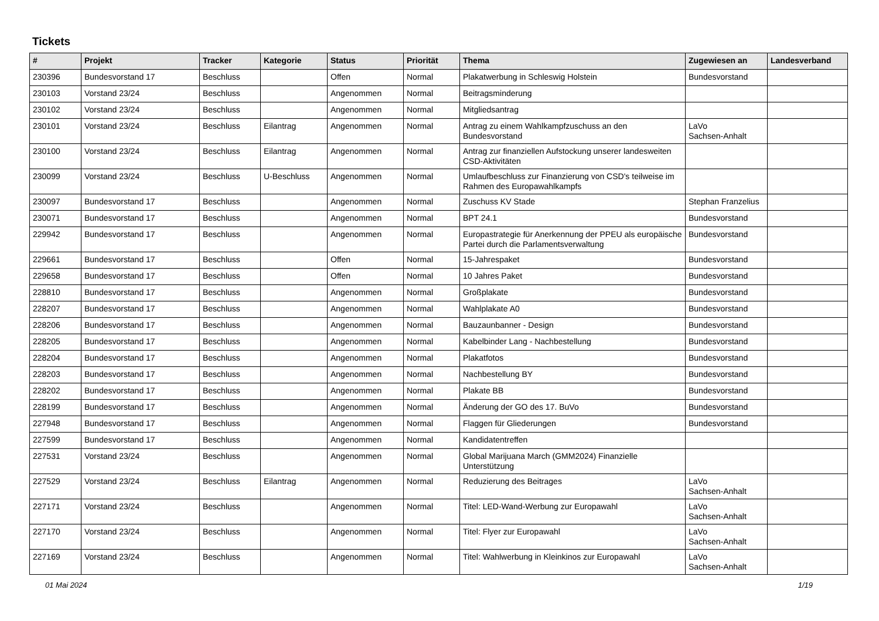Tickets
| # | Projekt | Tracker | Kategorie | Status | Priorität | Thema | Zugewiesen an | Landesverband |
| --- | --- | --- | --- | --- | --- | --- | --- | --- |
| 230396 | Bundesvorstand 17 | Beschluss | | Offen | Normal | Plakatwerbung in Schleswig Holstein | Bundesvorstand | |
| 230103 | Vorstand 23/24 | Beschluss | | Angenommen | Normal | Beitragsminderung | | |
| 230102 | Vorstand 23/24 | Beschluss | | Angenommen | Normal | Mitgliedsantrag | | |
| 230101 | Vorstand 23/24 | Beschluss | Eilantrag | Angenommen | Normal | Antrag zu einem Wahlkampfzuschuss an den Bundesvorstand | LaVo Sachsen-Anhalt | |
| 230100 | Vorstand 23/24 | Beschluss | Eilantrag | Angenommen | Normal | Antrag zur finanziellen Aufstockung unserer landesweiten CSD-Aktivitäten | | |
| 230099 | Vorstand 23/24 | Beschluss | U-Beschluss | Angenommen | Normal | Umlaufbeschluss zur Finanzierung von CSD's teilweise im Rahmen des Europawahlkampfs | | |
| 230097 | Bundesvorstand 17 | Beschluss | | Angenommen | Normal | Zuschuss KV Stade | Stephan Franzelius | |
| 230071 | Bundesvorstand 17 | Beschluss | | Angenommen | Normal | BPT 24.1 | Bundesvorstand | |
| 229942 | Bundesvorstand 17 | Beschluss | | Angenommen | Normal | Europastrategie für Anerkennung der PPEU als europäische Partei durch die Parlamentsverwaltung | Bundesvorstand | |
| 229661 | Bundesvorstand 17 | Beschluss | | Offen | Normal | 15-Jahrespaket | Bundesvorstand | |
| 229658 | Bundesvorstand 17 | Beschluss | | Offen | Normal | 10 Jahres Paket | Bundesvorstand | |
| 228810 | Bundesvorstand 17 | Beschluss | | Angenommen | Normal | Großplakate | Bundesvorstand | |
| 228207 | Bundesvorstand 17 | Beschluss | | Angenommen | Normal | Wahlplakate A0 | Bundesvorstand | |
| 228206 | Bundesvorstand 17 | Beschluss | | Angenommen | Normal | Bauzaunbanner - Design | Bundesvorstand | |
| 228205 | Bundesvorstand 17 | Beschluss | | Angenommen | Normal | Kabelbinder Lang - Nachbestellung | Bundesvorstand | |
| 228204 | Bundesvorstand 17 | Beschluss | | Angenommen | Normal | Plakatfotos | Bundesvorstand | |
| 228203 | Bundesvorstand 17 | Beschluss | | Angenommen | Normal | Nachbestellung BY | Bundesvorstand | |
| 228202 | Bundesvorstand 17 | Beschluss | | Angenommen | Normal | Plakate BB | Bundesvorstand | |
| 228199 | Bundesvorstand 17 | Beschluss | | Angenommen | Normal | Änderung der GO des 17. BuVo | Bundesvorstand | |
| 227948 | Bundesvorstand 17 | Beschluss | | Angenommen | Normal | Flaggen für Gliederungen | Bundesvorstand | |
| 227599 | Bundesvorstand 17 | Beschluss | | Angenommen | Normal | Kandidatentreffen | | |
| 227531 | Vorstand 23/24 | Beschluss | | Angenommen | Normal | Global Marijuana March (GMM2024) Finanzielle Unterstützung | | |
| 227529 | Vorstand 23/24 | Beschluss | Eilantrag | Angenommen | Normal | Reduzierung des Beitrages | LaVo Sachsen-Anhalt | |
| 227171 | Vorstand 23/24 | Beschluss | | Angenommen | Normal | Titel: LED-Wand-Werbung zur Europawahl | LaVo Sachsen-Anhalt | |
| 227170 | Vorstand 23/24 | Beschluss | | Angenommen | Normal | Titel: Flyer zur Europawahl | LaVo Sachsen-Anhalt | |
| 227169 | Vorstand 23/24 | Beschluss | | Angenommen | Normal | Titel: Wahlwerbung in Kleinkinos zur Europawahl | LaVo Sachsen-Anhalt | |
01 Mai 2024 1/19